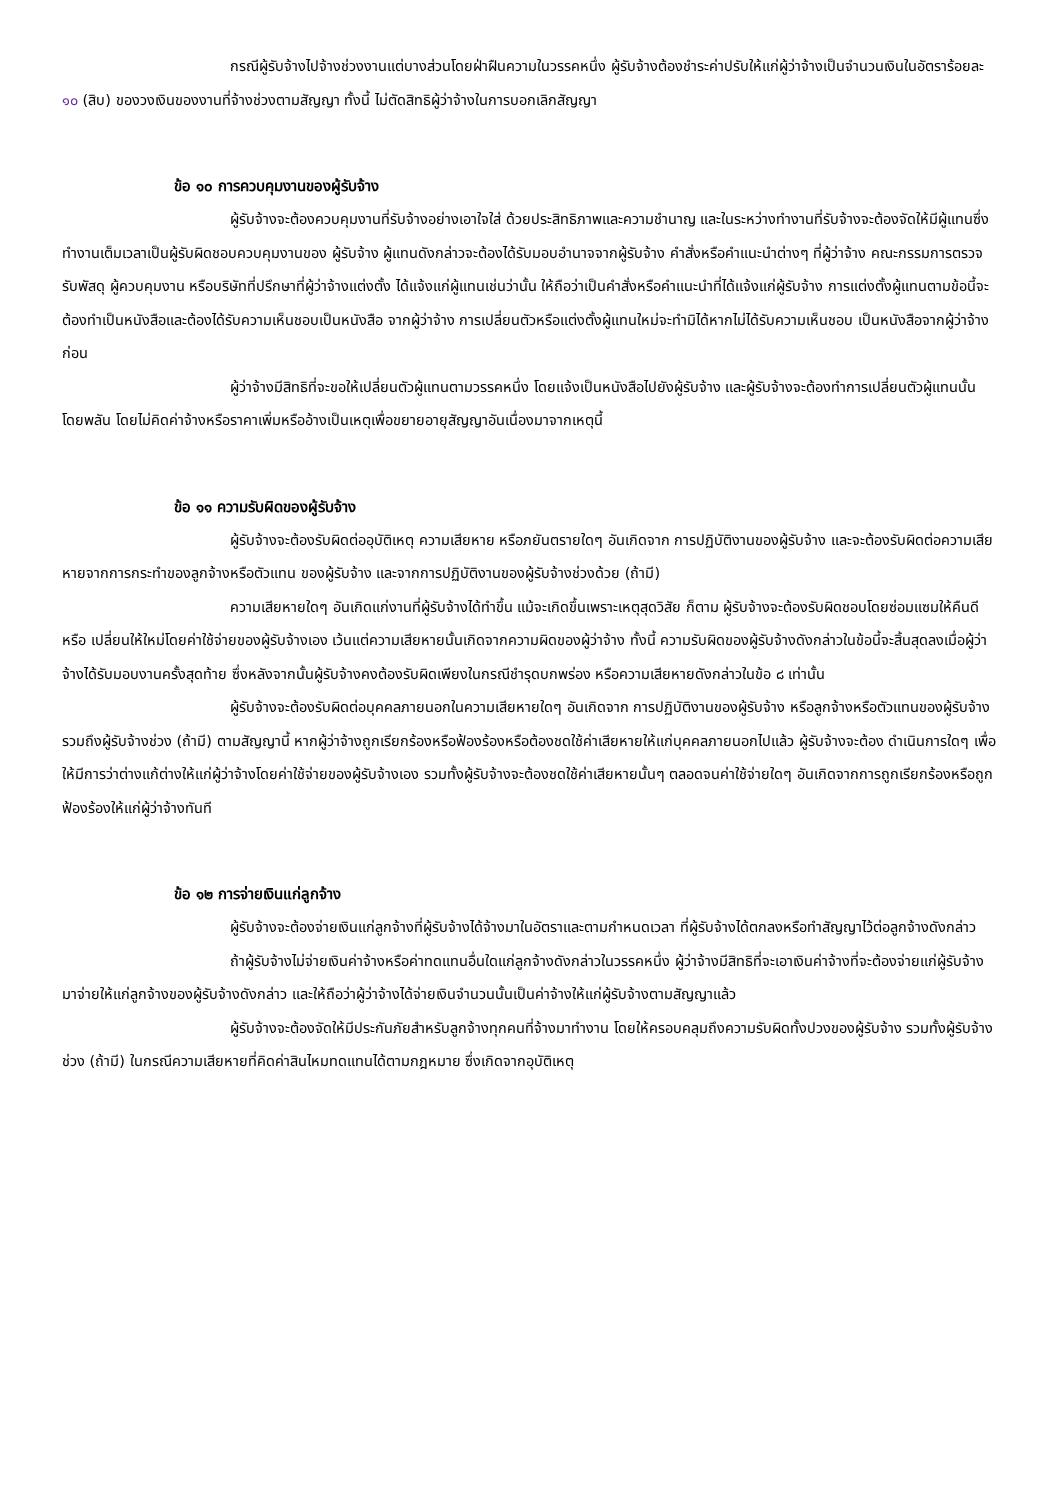กรณีผู้รับจ้างไปจ้างช่วงงานแต่บางส่วนโดยฝ่าฝืนความในวรรคหนึ่ง ผู้รับจ้างต้องชำระค่าปรับให้แก่ผู้ว่าจ้างเป็นจำนวนเงินในอัตราร้อยละ ๑๐ (สิบ) ของวงเงินของงานที่จ้างช่วงตามสัญญา ทั้งนี้ ไม่ตัดสิทธิผู้ว่าจ้างในการบอกเลิกสัญญา
ข้อ ๑๐ การควบคุมงานของผู้รับจ้าง
ผู้รับจ้างจะต้องควบคุมงานที่รับจ้างอย่างเอาใจใส่ ด้วยประสิทธิภาพและความชำนาญ และในระหว่างทำงานที่รับจ้างจะต้องจัดให้มีผู้แทนซึ่งทำงานเต็มเวลาเป็นผู้รับผิดชอบควบคุมงานของ ผู้รับจ้าง ผู้แทนดังกล่าวจะต้องได้รับมอบอำนาจจากผู้รับจ้าง คำสั่งหรือคำแนะนำต่างๆ ที่ผู้ว่าจ้าง คณะกรรมการตรวจรับพัสดุ ผู้ควบคุมงาน หรือบริษัทที่ปรึกษาที่ผู้ว่าจ้างแต่งตั้ง ได้แจ้งแก่ผู้แทนเช่นว่านั้น ให้ถือว่าเป็นคำสั่งหรือคำแนะนำที่ได้แจ้งแก่ผู้รับจ้าง การแต่งตั้งผู้แทนตามข้อนี้จะต้องทำเป็นหนังสือและต้องได้รับความเห็นชอบเป็นหนังสือ จากผู้ว่าจ้าง การเปลี่ยนตัวหรือแต่งตั้งผู้แทนใหม่จะทำมิได้หากไม่ได้รับความเห็นชอบ เป็นหนังสือจากผู้ว่าจ้างก่อน
ผู้ว่าจ้างมีสิทธิที่จะขอให้เปลี่ยนตัวผู้แทนตามวรรคหนึ่ง โดยแจ้งเป็นหนังสือไปยังผู้รับจ้าง และผู้รับจ้างจะต้องทำการเปลี่ยนตัวผู้แทนนั้นโดยพลัน โดยไม่คิดค่าจ้างหรือราคาเพิ่มหรืออ้างเป็นเหตุเพื่อขยายอายุสัญญาอันเนื่องมาจากเหตุนี้
ข้อ ๑๑ ความรับผิดของผู้รับจ้าง
ผู้รับจ้างจะต้องรับผิดต่ออุบัติเหตุ ความเสียหาย หรือภยันตรายใดๆ อันเกิดจาก การปฏิบัติงานของผู้รับจ้าง และจะต้องรับผิดต่อความเสียหายจากการกระทำของลูกจ้างหรือตัวแทน ของผู้รับจ้าง และจากการปฏิบัติงานของผู้รับจ้างช่วงด้วย (ถ้ามี)
ความเสียหายใดๆ อันเกิดแก่งานที่ผู้รับจ้างได้ทำขึ้น แม้จะเกิดขึ้นเพราะเหตุสุดวิสัย ก็ตาม ผู้รับจ้างจะต้องรับผิดชอบโดยซ่อมแซมให้คืนดีหรือ เปลี่ยนให้ใหม่โดยค่าใช้จ่ายของผู้รับจ้างเอง เว้นแต่ความเสียหายนั้นเกิดจากความผิดของผู้ว่าจ้าง ทั้งนี้ ความรับผิดของผู้รับจ้างดังกล่าวในข้อนี้จะสิ้นสุดลงเมื่อผู้ว่าจ้างได้รับมอบงานครั้งสุดท้าย ซึ่งหลังจากนั้นผู้รับจ้างคงต้องรับผิดเพียงในกรณีชำรุดบกพร่อง หรือความเสียหายดังกล่าวในข้อ ๘ เท่านั้น
ผู้รับจ้างจะต้องรับผิดต่อบุคคลภายนอกในความเสียหายใดๆ อันเกิดจาก การปฏิบัติงานของผู้รับจ้าง หรือลูกจ้างหรือตัวแทนของผู้รับจ้าง รวมถึงผู้รับจ้างช่วง (ถ้ามี) ตามสัญญานี้ หากผู้ว่าจ้างถูกเรียกร้องหรือฟ้องร้องหรือต้องชดใช้ค่าเสียหายให้แก่บุคคลภายนอกไปแล้ว ผู้รับจ้างจะต้อง ดำเนินการใดๆ เพื่อให้มีการว่าต่างแก้ต่างให้แก่ผู้ว่าจ้างโดยค่าใช้จ่ายของผู้รับจ้างเอง รวมทั้งผู้รับจ้างจะต้องชดใช้ค่าเสียหายนั้นๆ ตลอดจนค่าใช้จ่ายใดๆ อันเกิดจากการถูกเรียกร้องหรือถูกฟ้องร้องให้แก่ผู้ว่าจ้างทันที
ข้อ ๑๒ การจ่ายเงินแก่ลูกจ้าง
ผู้รับจ้างจะต้องจ่ายเงินแก่ลูกจ้างที่ผู้รับจ้างได้จ้างมาในอัตราและตามกำหนดเวลา ที่ผู้รับจ้างได้ตกลงหรือทำสัญญาไว้ต่อลูกจ้างดังกล่าว
ถ้าผู้รับจ้างไม่จ่ายเงินค่าจ้างหรือค่าทดแทนอื่นใดแก่ลูกจ้างดังกล่าวในวรรคหนึ่ง ผู้ว่าจ้างมีสิทธิที่จะเอาเงินค่าจ้างที่จะต้องจ่ายแก่ผู้รับจ้างมาจ่ายให้แก่ลูกจ้างของผู้รับจ้างดังกล่าว และให้ถือว่าผู้ว่าจ้างได้จ่ายเงินจำนวนนั้นเป็นค่าจ้างให้แก่ผู้รับจ้างตามสัญญาแล้ว
ผู้รับจ้างจะต้องจัดให้มีประกันภัยสำหรับลูกจ้างทุกคนที่จ้างมาทำงาน โดยให้ครอบคลุมถึงความรับผิดทั้งปวงของผู้รับจ้าง รวมทั้งผู้รับจ้างช่วง (ถ้ามี) ในกรณีความเสียหายที่คิดค่าสินไหมทดแทนได้ตามกฎหมาย ซึ่งเกิดจากอุบัติเหตุ